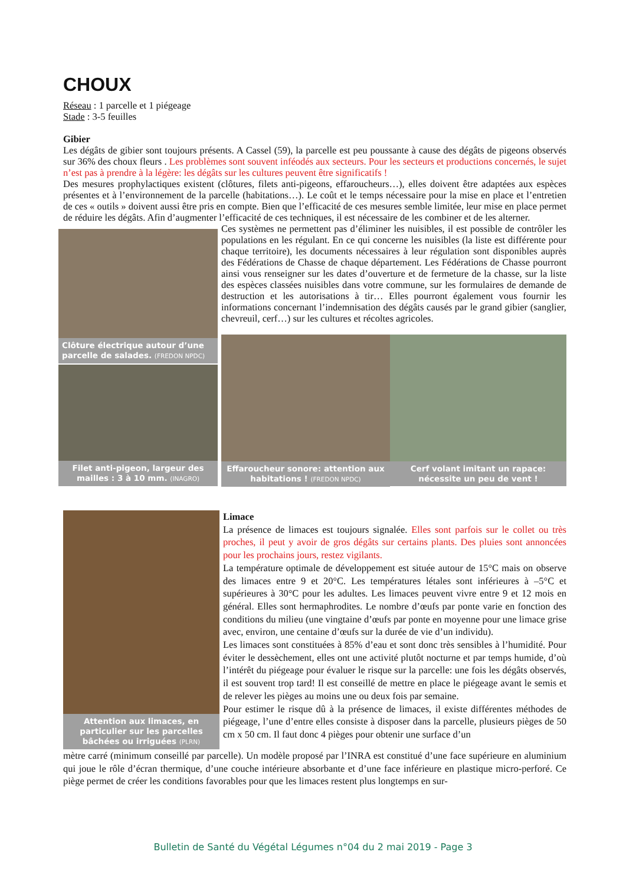CHOUX
Réseau : 1 parcelle et 1 piégeage
Stade : 3-5 feuilles
Gibier
Les dégâts de gibier sont toujours présents. A Cassel (59), la parcelle est peu poussante à cause des dégâts de pigeons observés sur 36% des choux fleurs . Les problèmes sont souvent inféodés aux secteurs. Pour les secteurs et productions concernés, le sujet n’est pas à prendre à la légère: les dégâts sur les cultures peuvent être significatifs !
Des mesures prophylactiques existent (clôtures, filets anti-pigeons, effaroucheurs…), elles doivent être adaptées aux espèces présentes et à l’environnement de la parcelle (habitations…). Le coût et le temps nécessaire pour la mise en place et l’entretien de ces « outils » doivent aussi être pris en compte. Bien que l’efficacité de ces mesures semble limitée, leur mise en place permet de réduire les dégâts. Afin d’augmenter l’efficacité de ces techniques, il est nécessaire de les combiner et de les alterner.
Clôture électrique autour d’une parcelle de salades. (FREDON NPDC)
Filet anti-pigeon, largeur des mailles : 3 à 10 mm. (INAGRO)
Ces systèmes ne permettent pas d’éliminer les nuisibles, il est possible de contrôler les populations en les régulant. En ce qui concerne les nuisibles (la liste est différente pour chaque territoire), les documents nécessaires à leur régulation sont disponibles auprès des Fédérations de Chasse de chaque département. Les Fédérations de Chasse pourront ainsi vous renseigner sur les dates d’ouverture et de fermeture de la chasse, sur la liste des espèces classées nuisibles dans votre commune, sur les formulaires de demande de destruction et les autorisations à tir… Elles pourront également vous fournir les informations concernant l’indemnisation des dégâts causés par le grand gibier (sanglier, chevreuil, cerf…) sur les cultures et récoltes agricoles.
Effaroucheur sonore: attention aux habitations ! (FREDON NPDC)
Cerf volant imitant un rapace: nécessite un peu de vent !
Attention aux limaces, en particulier sur les parcelles bâchées ou irriguées (PLRN)
Limace
La présence de limaces est toujours signalée. Elles sont parfois sur le collet ou très proches, il peut y avoir de gros dégâts sur certains plants. Des pluies sont annoncées pour les prochains jours, restez vigilants.
La température optimale de développement est située autour de 15°C mais on observe des limaces entre 9 et 20°C. Les températures létales sont inférieures à –5°C et supérieures à 30°C pour les adultes. Les limaces peuvent vivre entre 9 et 12 mois en général. Elles sont hermaphrodites. Le nombre d’œufs par ponte varie en fonction des conditions du milieu (une vingtaine d’œufs par ponte en moyenne pour une limace grise avec, environ, une centaine d’œufs sur la durée de vie d’un individu).
Les limaces sont constituées à 85% d’eau et sont donc très sensibles à l’humidité. Pour éviter le dessèchement, elles ont une activité plutôt nocturne et par temps humide, d’où l’intérêt du piégeage pour évaluer le risque sur la parcelle: une fois les dégâts observés, il est souvent trop tard! Il est conseillé de mettre en place le piégeage avant le semis et de relever les pièges au moins une ou deux fois par semaine.
Pour estimer le risque dû à la présence de limaces, il existe différentes méthodes de piégeage, l’une d’entre elles consiste à disposer dans la parcelle, plusieurs pièges de 50 cm x 50 cm. Il faut donc 4 pièges pour obtenir une surface d’un
mètre carré (minimum conseillé par parcelle). Un modèle proposé par l’INRA est constitué d’une face supérieure en aluminium qui joue le rôle d’écran thermique, d’une couche intérieure absorbante et d’une face inférieure en plastique micro-perforé. Ce piège permet de créer les conditions favorables pour que les limaces restent plus longtemps en sur-
Bulletin de Santé du Végétal Légumes n°04 du 2 mai 2019 - Page 3